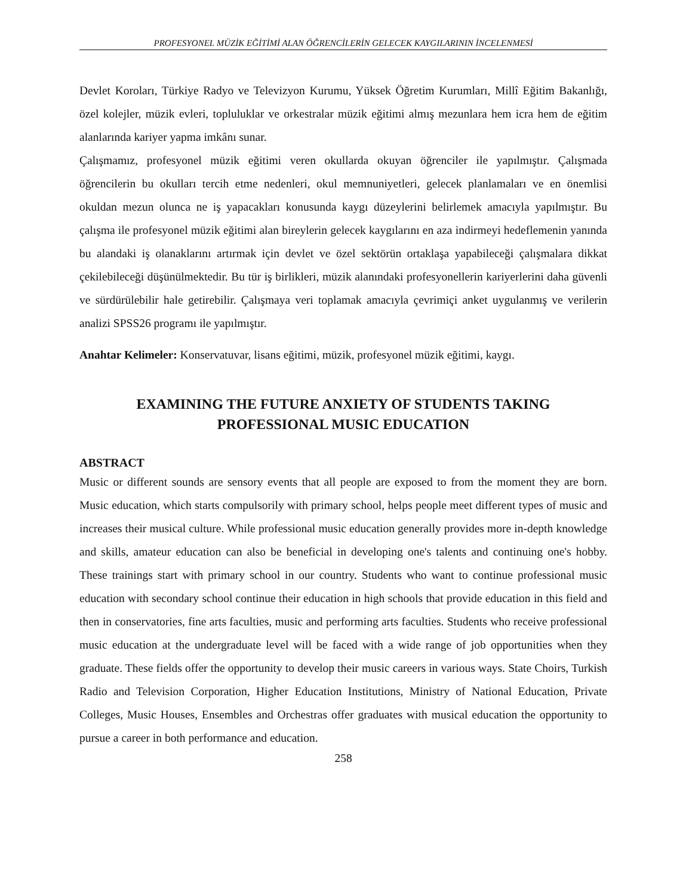PROFESYONEL MÜZİK EĞİTİMİ ALAN ÖĞRENCİLERİN GELECEK KAYGILARININ İNCELENMESİ
Devlet Koroları, Türkiye Radyo ve Televizyon Kurumu, Yüksek Öğretim Kurumları, Millî Eğitim Bakanlığı, özel kolejler, müzik evleri, topluluklar ve orkestralar müzik eğitimi almış mezunlara hem icra hem de eğitim alanlarında kariyer yapma imkânı sunar.
Çalışmamız, profesyonel müzik eğitimi veren okullarda okuyan öğrenciler ile yapılmıştır. Çalışmada öğrencilerin bu okulları tercih etme nedenleri, okul memnuniyetleri, gelecek planlamaları ve en önemlisi okuldan mezun olunca ne iş yapacakları konusunda kaygı düzeylerini belirlemek amacıyla yapılmıştır. Bu çalışma ile profesyonel müzik eğitimi alan bireylerin gelecek kaygılarını en aza indirmeyi hedeflemenin yanında bu alandaki iş olanaklarını artırmak için devlet ve özel sektörün ortaklaşa yapabileceği çalışmalara dikkat çekilebileceği düşünülmektedir. Bu tür iş birlikleri, müzik alanındaki profesyonellerin kariyerlerini daha güvenli ve sürdürülebilir hale getirebilir. Çalışmaya veri toplamak amacıyla çevrimiçi anket uygulanmış ve verilerin analizi SPSS26 programı ile yapılmıştır.
Anahtar Kelimeler: Konservatuvar, lisans eğitimi, müzik, profesyonel müzik eğitimi, kaygı.
EXAMINING THE FUTURE ANXIETY OF STUDENTS TAKING PROFESSIONAL MUSIC EDUCATION
ABSTRACT
Music or different sounds are sensory events that all people are exposed to from the moment they are born. Music education, which starts compulsorily with primary school, helps people meet different types of music and increases their musical culture. While professional music education generally provides more in-depth knowledge and skills, amateur education can also be beneficial in developing one's talents and continuing one's hobby. These trainings start with primary school in our country. Students who want to continue professional music education with secondary school continue their education in high schools that provide education in this field and then in conservatories, fine arts faculties, music and performing arts faculties. Students who receive professional music education at the undergraduate level will be faced with a wide range of job opportunities when they graduate. These fields offer the opportunity to develop their music careers in various ways. State Choirs, Turkish Radio and Television Corporation, Higher Education Institutions, Ministry of National Education, Private Colleges, Music Houses, Ensembles and Orchestras offer graduates with musical education the opportunity to pursue a career in both performance and education.
258